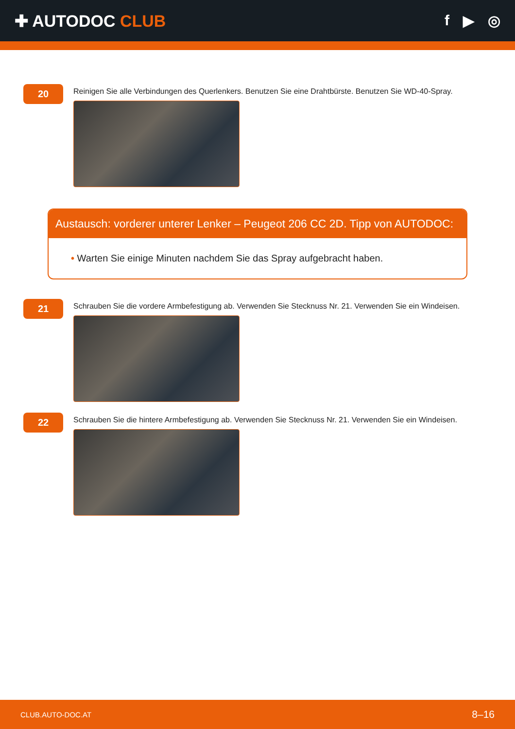✚ AUTODOC CLUB f ▶ ◎
20
Reinigen Sie alle Verbindungen des Querlenkers. Benutzen Sie eine Drahtbürste. Benutzen Sie WD-40-Spray.
Austausch: vorderer unterer Lenker – Peugeot 206 CC 2D. Tipp von AUTODOC:
• Warten Sie einige Minuten nachdem Sie das Spray aufgebracht haben.
21
Schrauben Sie die vordere Armbefestigung ab. Verwenden Sie Stecknuss Nr. 21. Verwenden Sie ein Windeisen.
22
Schrauben Sie die hintere Armbefestigung ab. Verwenden Sie Stecknuss Nr. 21. Verwenden Sie ein Windeisen.
CLUB.AUTO-DOC.AT 8–16